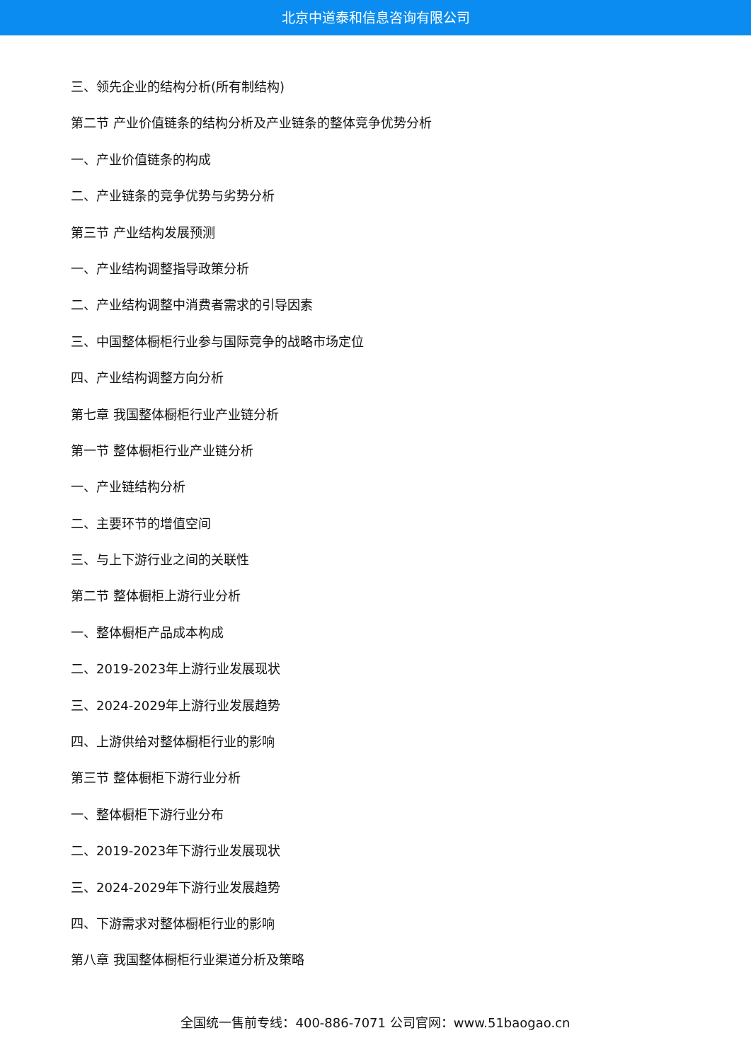北京中道泰和信息咨询有限公司
三、领先企业的结构分析(所有制结构)
第二节 产业价值链条的结构分析及产业链条的整体竞争优势分析
一、产业价值链条的构成
二、产业链条的竞争优势与劣势分析
第三节 产业结构发展预测
一、产业结构调整指导政策分析
二、产业结构调整中消费者需求的引导因素
三、中国整体橱柜行业参与国际竞争的战略市场定位
四、产业结构调整方向分析
第七章 我国整体橱柜行业产业链分析
第一节 整体橱柜行业产业链分析
一、产业链结构分析
二、主要环节的增值空间
三、与上下游行业之间的关联性
第二节 整体橱柜上游行业分析
一、整体橱柜产品成本构成
二、2019-2023年上游行业发展现状
三、2024-2029年上游行业发展趋势
四、上游供给对整体橱柜行业的影响
第三节 整体橱柜下游行业分析
一、整体橱柜下游行业分布
二、2019-2023年下游行业发展现状
三、2024-2029年下游行业发展趋势
四、下游需求对整体橱柜行业的影响
第八章 我国整体橱柜行业渠道分析及策略
全国统一售前专线：400-886-7071 公司官网：www.51baogao.cn